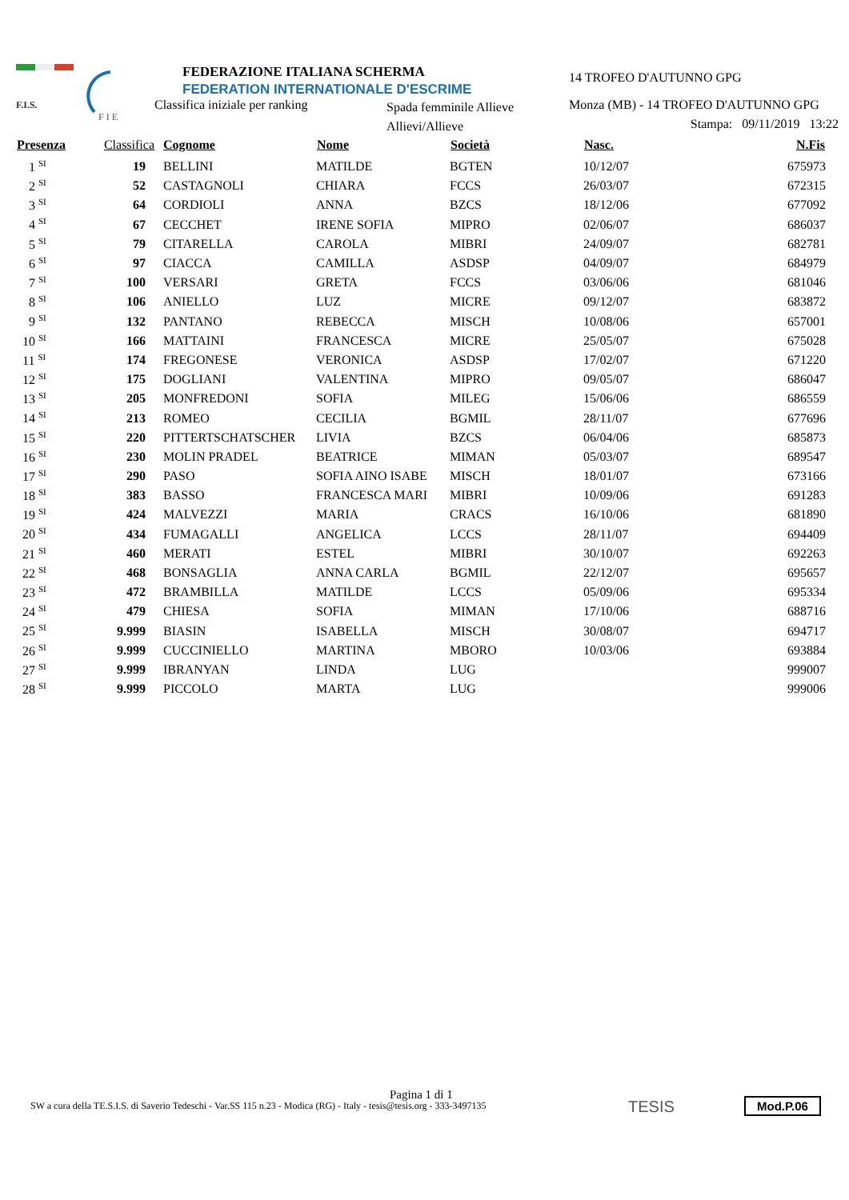F.I.S.
F I E
FEDERAZIONE ITALIANA SCHERMA
FEDERATION INTERNATIONALE D'ESCRIME
Classifica iniziale per ranking
Spada femminile Allieve
Allievi/Allieve
14 TROFEO D'AUTUNNO GPG
Monza (MB) - 14 TROFEO D'AUTUNNO GPG
Stampa: 09/11/2019 13:22
| Presenza | Classifica | Cognome | Nome | Società | Nasc. | N.Fis |
| --- | --- | --- | --- | --- | --- | --- |
| 1 <sup>SI</sup> | 19 | BELLINI | MATILDE | BGTEN | 10/12/07 | 675973 |
| 2 <sup>SI</sup> | 52 | CASTAGNOLI | CHIARA | FCCS | 26/03/07 | 672315 |
| 3 <sup>SI</sup> | 64 | CORDIOLI | ANNA | BZCS | 18/12/06 | 677092 |
| 4 <sup>SI</sup> | 67 | CECCHET | IRENE SOFIA | MIPRO | 02/06/07 | 686037 |
| 5 <sup>SI</sup> | 79 | CITARELLA | CAROLA | MIBRI | 24/09/07 | 682781 |
| 6 <sup>SI</sup> | 97 | CIACCA | CAMILLA | ASDSP | 04/09/07 | 684979 |
| 7 <sup>SI</sup> | 100 | VERSARI | GRETA | FCCS | 03/06/06 | 681046 |
| 8 <sup>SI</sup> | 106 | ANIELLO | LUZ | MICRE | 09/12/07 | 683872 |
| 9 <sup>SI</sup> | 132 | PANTANO | REBECCA | MISCH | 10/08/06 | 657001 |
| 10 <sup>SI</sup> | 166 | MATTAINI | FRANCESCA | MICRE | 25/05/07 | 675028 |
| 11 <sup>SI</sup> | 174 | FREGONESE | VERONICA | ASDSP | 17/02/07 | 671220 |
| 12 <sup>SI</sup> | 175 | DOGLIANI | VALENTINA | MIPRO | 09/05/07 | 686047 |
| 13 <sup>SI</sup> | 205 | MONFREDONI | SOFIA | MILEG | 15/06/06 | 686559 |
| 14 <sup>SI</sup> | 213 | ROMEO | CECILIA | BGMIL | 28/11/07 | 677696 |
| 15 <sup>SI</sup> | 220 | PITTERTSCHATSCHER | LIVIA | BZCS | 06/04/06 | 685873 |
| 16 <sup>SI</sup> | 230 | MOLIN PRADEL | BEATRICE | MIMAN | 05/03/07 | 689547 |
| 17 <sup>SI</sup> | 290 | PASO | SOFIA AINO ISABE | MISCH | 18/01/07 | 673166 |
| 18 <sup>SI</sup> | 383 | BASSO | FRANCESCA MARI | MIBRI | 10/09/06 | 691283 |
| 19 <sup>SI</sup> | 424 | MALVEZZI | MARIA | CRACS | 16/10/06 | 681890 |
| 20 <sup>SI</sup> | 434 | FUMAGALLI | ANGELICA | LCCS | 28/11/07 | 694409 |
| 21 <sup>SI</sup> | 460 | MERATI | ESTEL | MIBRI | 30/10/07 | 692263 |
| 22 <sup>SI</sup> | 468 | BONSAGLIA | ANNA CARLA | BGMIL | 22/12/07 | 695657 |
| 23 <sup>SI</sup> | 472 | BRAMBILLA | MATILDE | LCCS | 05/09/06 | 695334 |
| 24 <sup>SI</sup> | 479 | CHIESA | SOFIA | MIMAN | 17/10/06 | 688716 |
| 25 <sup>SI</sup> | 9.999 | BIASIN | ISABELLA | MISCH | 30/08/07 | 694717 |
| 26 <sup>SI</sup> | 9.999 | CUCCINIELLO | MARTINA | MBORO | 10/03/06 | 693884 |
| 27 <sup>SI</sup> | 9.999 | IBRANYAN | LINDA | LUG | | 999007 |
| 28 <sup>SI</sup> | 9.999 | PICCOLO | MARTA | LUG | | 999006 |
Pagina 1 di 1
SW a cura della TE.S.I.S. di Saverio Tedeschi - Var.SS 115 n.23 - Modica (RG) - Italy - tesis@tesis.org - 333-3497135
TESIS Mod.P.06